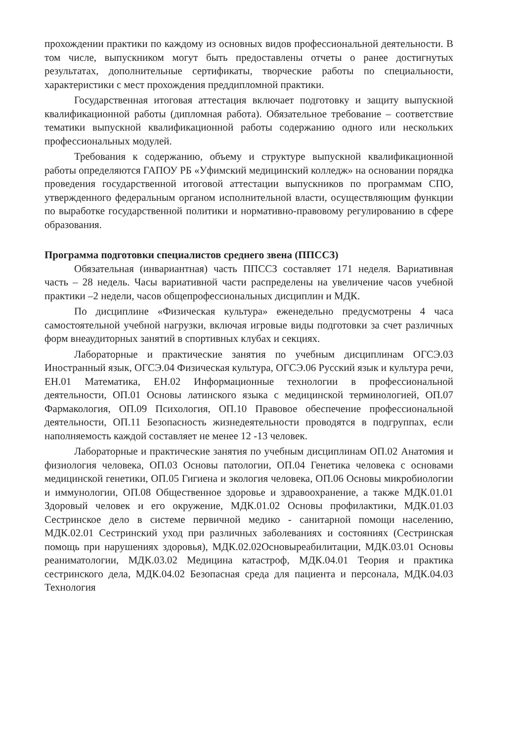прохождении практики по каждому из основных видов профессиональной деятельности. В том числе, выпускником могут быть предоставлены отчеты о ранее достигнутых результатах, дополнительные сертификаты, творческие работы по специальности, характеристики с мест прохождения преддипломной практики.
Государственная итоговая аттестация включает подготовку и защиту выпускной квалификационной работы (дипломная работа). Обязательное требование – соответствие тематики выпускной квалификационной работы содержанию одного или нескольких профессиональных модулей.
Требования к содержанию, объему и структуре выпускной квалификационной работы определяются ГАПОУ РБ «Уфимский медицинский колледж» на основании порядка проведения государственной итоговой аттестации выпускников по программам СПО, утвержденного федеральным органом исполнительной власти, осуществляющим функции по выработке государственной политики и нормативно-правовому регулированию в сфере образования.
Программа подготовки специалистов среднего звена (ППССЗ)
Обязательная (инвариантная) часть ППССЗ составляет 171 неделя. Вариативная часть – 28 недель. Часы вариативной части распределены на увеличение часов учебной практики –2 недели, часов общепрофессиональных дисциплин и МДК.
По дисциплине «Физическая культура» еженедельно предусмотрены 4 часа самостоятельной учебной нагрузки, включая игровые виды подготовки за счет различных форм внеаудиторных занятий в спортивных клубах и секциях.
Лабораторные и практические занятия по учебным дисциплинам ОГСЭ.03 Иностранный язык, ОГСЭ.04 Физическая культура, ОГСЭ.06 Русский язык и культура речи, ЕН.01 Математика, ЕН.02 Информационные технологии в профессиональной деятельности, ОП.01 Основы латинского языка с медицинской терминологией, ОП.07 Фармакология, ОП.09 Психология, ОП.10 Правовое обеспечение профессиональной деятельности, ОП.11 Безопасность жизнедеятельности проводятся в подгруппах, если наполняемость каждой составляет не менее 12 -13 человек.
Лабораторные и практические занятия по учебным дисциплинам ОП.02 Анатомия и физиология человека, ОП.03 Основы патологии, ОП.04 Генетика человека с основами медицинской генетики, ОП.05 Гигиена и экология человека, ОП.06 Основы микробиологии и иммунологии, ОП.08 Общественное здоровье и здравоохранение, а также МДК.01.01 Здоровый человек и его окружение, МДК.01.02 Основы профилактики, МДК.01.03 Сестринское дело в системе первичной медико - санитарной помощи населению, МДК.02.01 Сестринский уход при различных заболеваниях и состояниях (Сестринская помощь при нарушениях здоровья), МДК.02.02Основыреабилитации, МДК.03.01 Основы реаниматологии, МДК.03.02 Медицина катастроф, МДК.04.01 Теория и практика сестринского дела, МДК.04.02 Безопасная среда для пациента и персонала, МДК.04.03 Технология